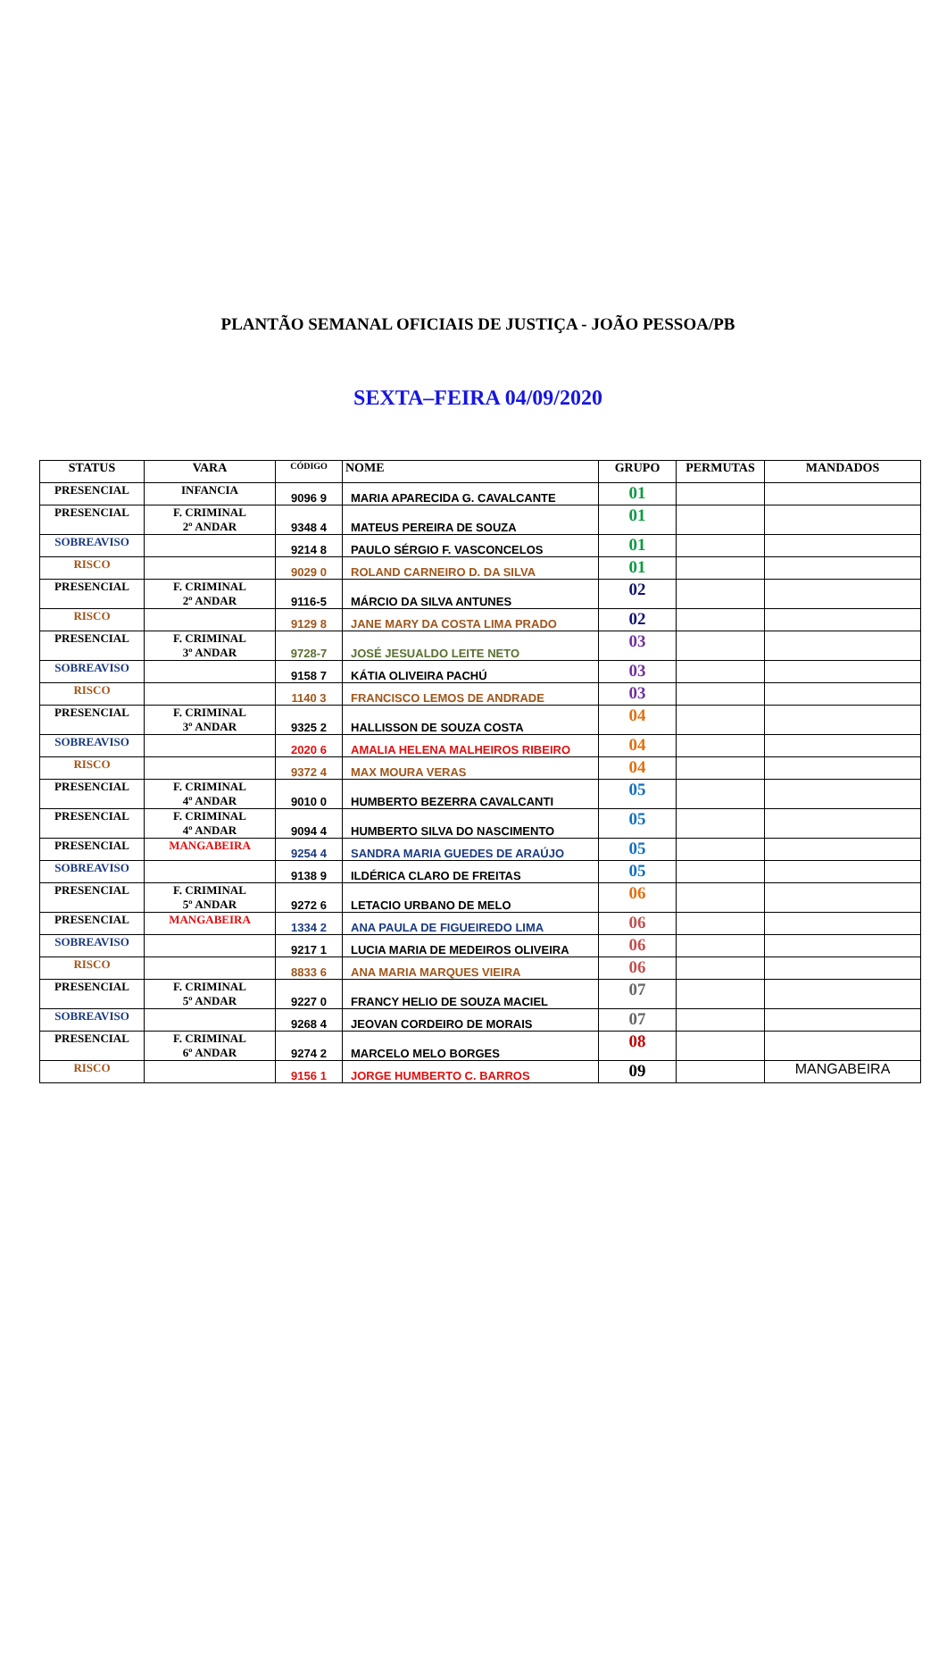PLANTÃO SEMANAL OFICIAIS DE JUSTIÇA - JOÃO PESSOA/PB
SEXTA–FEIRA 04/09/2020
| STATUS | VARA | CÓDIGO | NOME | GRUPO | PERMUTAS | MANDADOS |
| --- | --- | --- | --- | --- | --- | --- |
| PRESENCIAL | INFANCIA | 9096 9 | MARIA APARECIDA G. CAVALCANTE | 01 | | |
| PRESENCIAL | F. CRIMINAL 2º ANDAR | 9348 4 | MATEUS PEREIRA DE SOUZA | 01 | | |
| SOBREAVISO | | 9214 8 | PAULO SÉRGIO F. VASCONCELOS | 01 | | |
| RISCO | | 9029 0 | ROLAND CARNEIRO D. DA SILVA | 01 | | |
| PRESENCIAL | F. CRIMINAL 2º ANDAR | 9116-5 | MÁRCIO DA SILVA ANTUNES | 02 | | |
| RISCO | | 9129 8 | JANE MARY DA COSTA LIMA PRADO | 02 | | |
| PRESENCIAL | F. CRIMINAL 3º ANDAR | 9728-7 | JOSÉ JESUALDO LEITE NETO | 03 | | |
| SOBREAVISO | | 9158 7 | KÁTIA OLIVEIRA PACHÚ | 03 | | |
| RISCO | | 1140 3 | FRANCISCO LEMOS DE ANDRADE | 03 | | |
| PRESENCIAL | F. CRIMINAL 3º ANDAR | 9325 2 | HALLISSON DE SOUZA COSTA | 04 | | |
| SOBREAVISO | | 2020 6 | AMALIA HELENA MALHEIROS RIBEIRO | 04 | | |
| RISCO | | 9372 4 | MAX MOURA VERAS | 04 | | |
| PRESENCIAL | F. CRIMINAL 4º ANDAR | 9010 0 | HUMBERTO BEZERRA CAVALCANTI | 05 | | |
| PRESENCIAL | F. CRIMINAL 4º ANDAR | 9094 4 | HUMBERTO SILVA DO NASCIMENTO | 05 | | |
| PRESENCIAL | MANGABEIRA | 9254 4 | SANDRA MARIA GUEDES DE ARAÚJO | 05 | | |
| SOBREAVISO | | 9138 9 | ILDÉRICA CLARO DE FREITAS | 05 | | |
| PRESENCIAL | F. CRIMINAL 5º ANDAR | 9272 6 | LETACIO URBANO DE MELO | 06 | | |
| PRESENCIAL | MANGABEIRA | 1334 2 | ANA PAULA DE FIGUEIREDO LIMA | 06 | | |
| SOBREAVISO | | 9217 1 | LUCIA MARIA DE MEDEIROS OLIVEIRA | 06 | | |
| RISCO | | 8833 6 | ANA MARIA MARQUES VIEIRA | 06 | | |
| PRESENCIAL | F. CRIMINAL 5º ANDAR | 9227 0 | FRANCY HELIO DE SOUZA MACIEL | 07 | | |
| SOBREAVISO | | 9268 4 | JEOVAN CORDEIRO DE MORAIS | 07 | | |
| PRESENCIAL | F. CRIMINAL 6º ANDAR | 9274 2 | MARCELO MELO BORGES | 08 | | |
| RISCO | | 9156 1 | JORGE HUMBERTO C. BARROS | 09 | | MANGABEIRA |